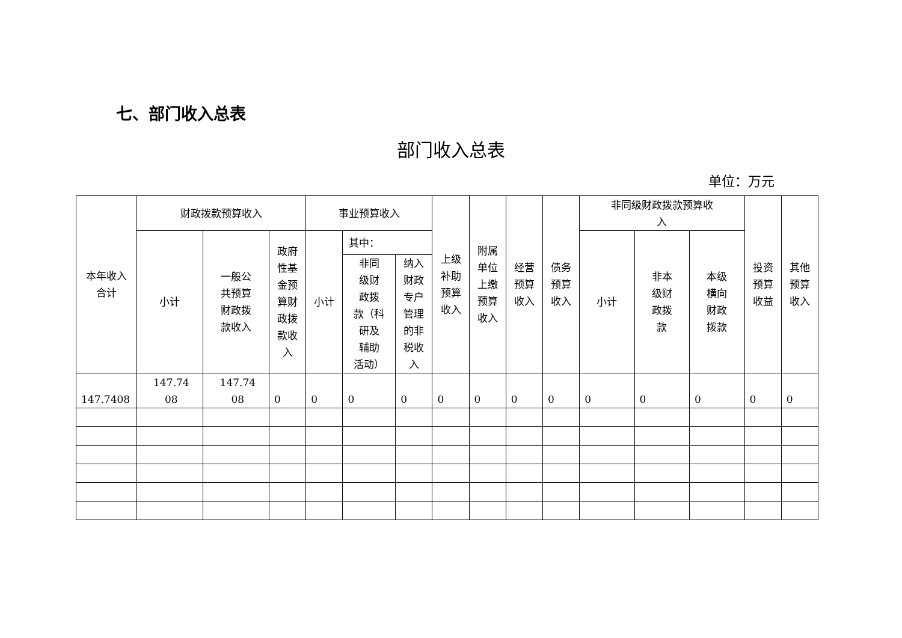七、部门收入总表
部门收入总表
单位：万元
| 本年收入 合计 | 财政拨款预算收入 | | | 事业预算收入 | | | 上级 补助 预算 收入 | 附属 单位 上缴 预算 收入 | 经营 预算 收入 | 债务 预算 收入 | 非同级财政拨款预算收 入 | | | 投资 预算 收益 | 其他 预算 收入 |
| --- | --- | --- | --- | --- | --- | --- | --- | --- | --- | --- | --- | --- | --- | --- | --- |
| | 小计 | 一般公 共预算 财政拨 款收入 | 政府 性基 金预 算财 政拨 款收 入 | 小计 | 其中： | | | | | | 小计 | 非本 级财 政拨 款 | 本级 横向 财政 拨款 | | |
| | | | | | 非同 级财 政拨 款（科 研及 辅助 活动） | 纳入 财政 专户 管理 的非 税收 入 | | | | | | | | | |
| 147.7408 | 147.74 08 | 147.74 08 | 0 | 0 | 0 | 0 | 0 | 0 | 0 | 0 | 0 | 0 | 0 | 0 | 0 |